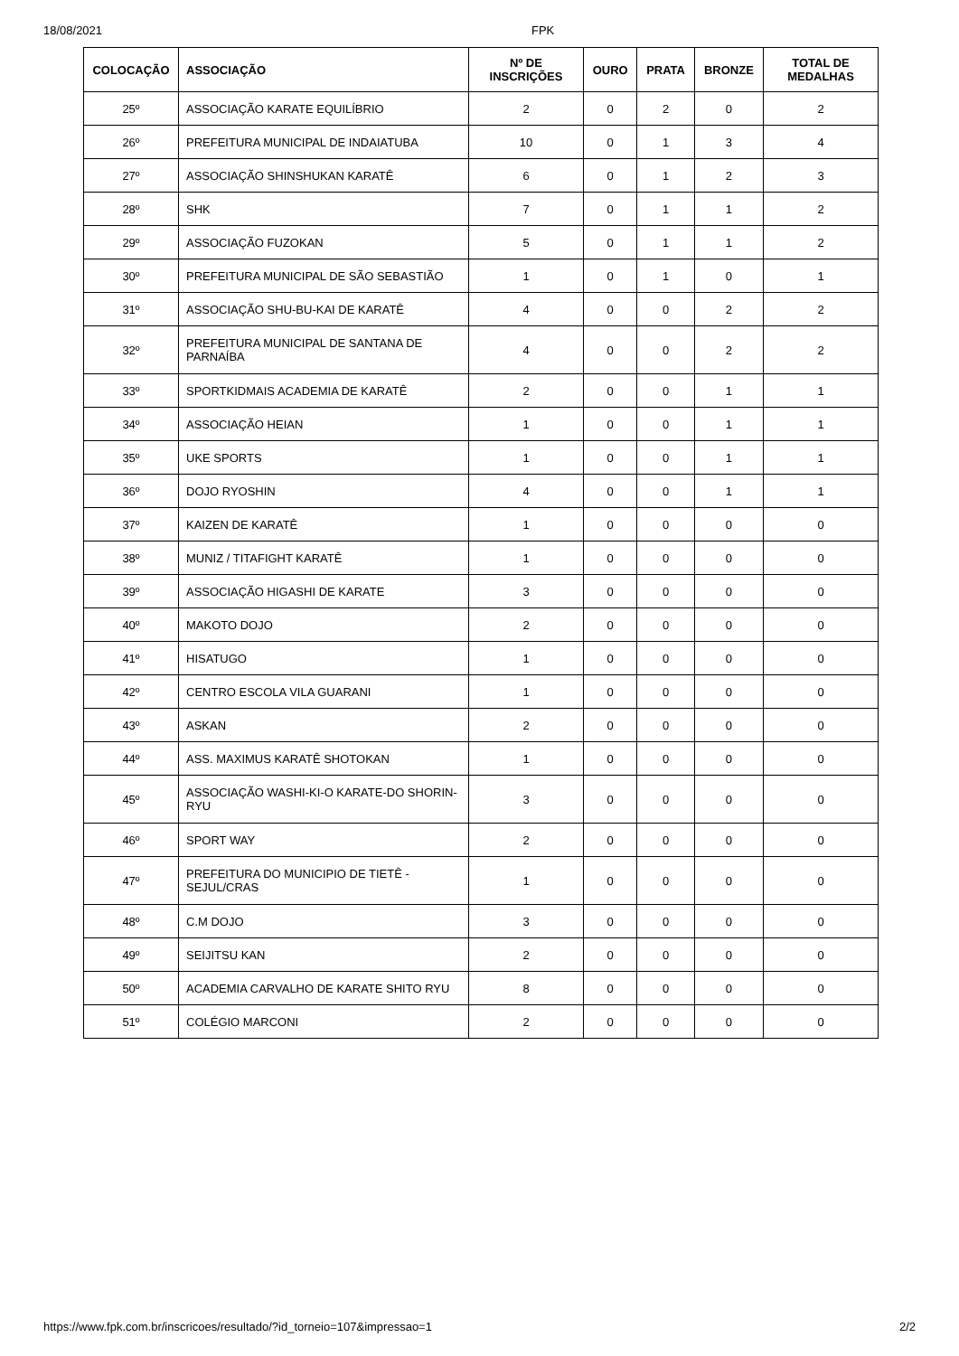18/08/2021 FPK
| COLOCAÇÃO | ASSOCIAÇÃO | Nº DE INSCRIÇÕES | OURO | PRATA | BRONZE | TOTAL DE MEDALHAS |
| --- | --- | --- | --- | --- | --- | --- |
| 25º | ASSOCIAÇÃO KARATE EQUILÍBRIO | 2 | 0 | 2 | 0 | 2 |
| 26º | PREFEITURA MUNICIPAL DE INDAIATUBA | 10 | 0 | 1 | 3 | 4 |
| 27º | ASSOCIAÇÃO SHINSHUKAN KARATÊ | 6 | 0 | 1 | 2 | 3 |
| 28º | SHK | 7 | 0 | 1 | 1 | 2 |
| 29º | ASSOCIAÇÃO FUZOKAN | 5 | 0 | 1 | 1 | 2 |
| 30º | PREFEITURA MUNICIPAL DE SÃO SEBASTIÃO | 1 | 0 | 1 | 0 | 1 |
| 31º | ASSOCIAÇÃO SHU-BU-KAI DE KARATÊ | 4 | 0 | 0 | 2 | 2 |
| 32º | PREFEITURA MUNICIPAL DE SANTANA DE PARNAÍBA | 4 | 0 | 0 | 2 | 2 |
| 33º | SPORTKIDMAIS ACADEMIA DE KARATÊ | 2 | 0 | 0 | 1 | 1 |
| 34º | ASSOCIAÇÃO HEIAN | 1 | 0 | 0 | 1 | 1 |
| 35º | UKE SPORTS | 1 | 0 | 0 | 1 | 1 |
| 36º | DOJO RYOSHIN | 4 | 0 | 0 | 1 | 1 |
| 37º | KAIZEN DE KARATÊ | 1 | 0 | 0 | 0 | 0 |
| 38º | MUNIZ / TITAFIGHT KARATÊ | 1 | 0 | 0 | 0 | 0 |
| 39º | ASSOCIAÇÃO HIGASHI DE KARATE | 3 | 0 | 0 | 0 | 0 |
| 40º | MAKOTO DOJO | 2 | 0 | 0 | 0 | 0 |
| 41º | HISATUGO | 1 | 0 | 0 | 0 | 0 |
| 42º | CENTRO ESCOLA VILA GUARANI | 1 | 0 | 0 | 0 | 0 |
| 43º | ASKAN | 2 | 0 | 0 | 0 | 0 |
| 44º | ASS. MAXIMUS KARATÊ SHOTOKAN | 1 | 0 | 0 | 0 | 0 |
| 45º | ASSOCIAÇÃO WASHI-KI-O KARATE-DO SHORIN-RYU | 3 | 0 | 0 | 0 | 0 |
| 46º | SPORT WAY | 2 | 0 | 0 | 0 | 0 |
| 47º | PREFEITURA DO MUNICIPIO DE TIETÊ - SEJUL/CRAS | 1 | 0 | 0 | 0 | 0 |
| 48º | C.M DOJO | 3 | 0 | 0 | 0 | 0 |
| 49º | SEIJITSU KAN | 2 | 0 | 0 | 0 | 0 |
| 50º | ACADEMIA CARVALHO DE KARATE SHITO RYU | 8 | 0 | 0 | 0 | 0 |
| 51º | COLÉGIO MARCONI | 2 | 0 | 0 | 0 | 0 |
https://www.fpk.com.br/inscricoes/resultado/?id_torneio=107&impressao=1 2/2